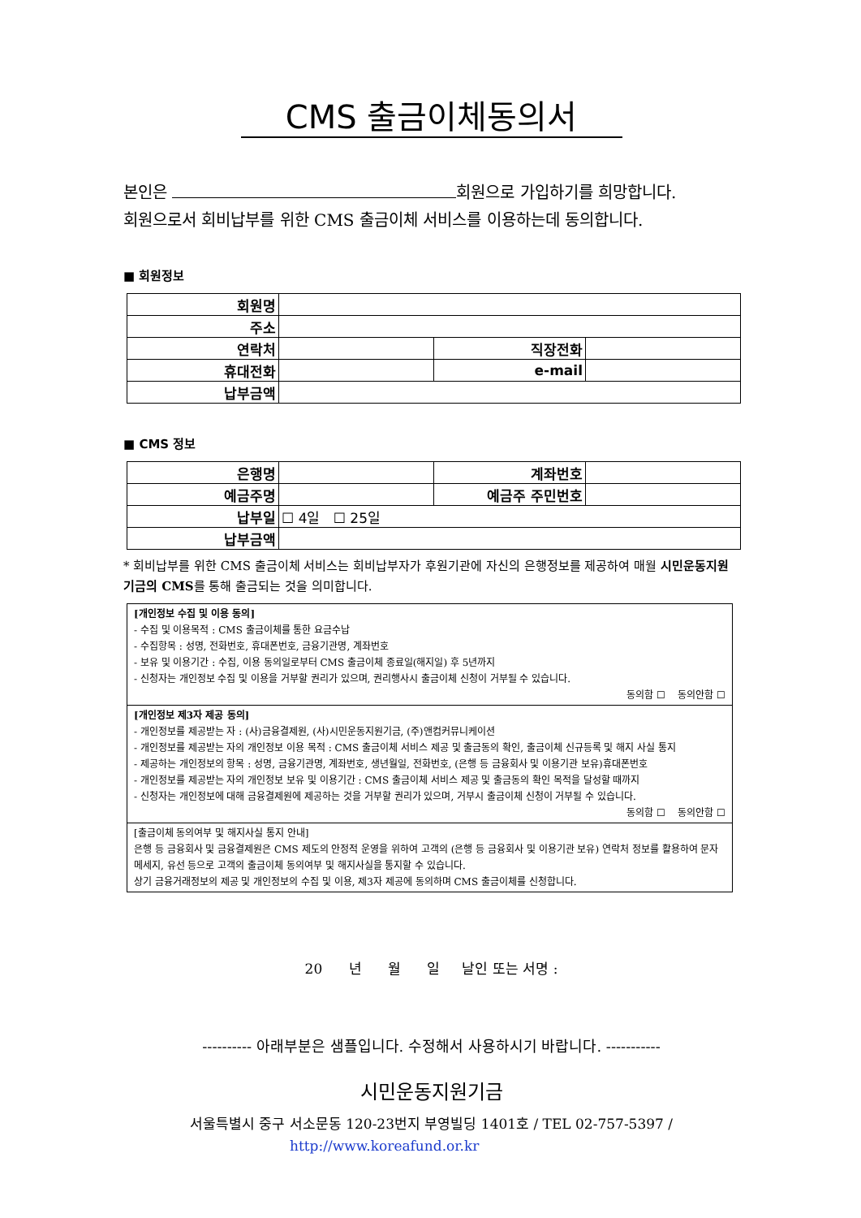CMS 출금이체동의서
본인은 회원으로 가입하기를 희망합니다.
회원으로서 회비납부를 위한 CMS 출금이체 서비스를 이용하는데 동의합니다.
■ 회원정보
| 회원명 | | | |
| 주소 | | | |
| 연락처 | | 직장전화 | |
| 휴대전화 | | e-mail | |
| 납부금액 | | | |
■ CMS 정보
| 은행명 | | 계좌번호 | |
| 예금주명 | | 예금주 주민번호 | |
| 납부일 | ☐ 4일 ☐ 25일 | | |
| 납부금액 | | | |
* 회비납부를 위한 CMS 출금이체 서비스는 회비납부자가 후원기관에 자신의 은행정보를 제공하여 매월 시민운동지원기금의 CMS를 통해 출금되는 것을 의미합니다.
[개인정보 수집 및 이용 동의]
- 수집 및 이용목적 : CMS 출금이체를 통한 요금수납
- 수집항목 : 성명, 전화번호, 휴대폰번호, 금융기관명, 계좌번호
- 보유 및 이용기간 : 수집, 이용 동의일로부터 CMS 출금이체 종료일(해지일) 후 5년까지
- 신청자는 개인정보 수집 및 이용을 거부할 권리가 있으며, 권리행사시 출금이체 신청이 거부될 수 있습니다.
동의함 ☐ 동의안함 ☐
[개인정보 제3자 제공 동의]
- 개인정보를 제공받는 자 : (사)금융결제원, (사)시민운동지원기금, (주)앤컴커뮤니케이션
- 개인정보를 제공받는 자의 개인정보 이용 목적 : CMS 출금이체 서비스 제공 및 출금동의 확인, 출금이체 신규등록 및 해지 사실 통지
- 제공하는 개인정보의 항목 : 성명, 금융기관명, 계좌번호, 생년월일, 전화번호, (은행 등 금융회사 및 이용기관 보유)휴대폰번호
- 개인정보를 제공받는 자의 개인정보 보유 및 이용기간 : CMS 출금이체 서비스 제공 및 출금동의 확인 목적을 달성할 때까지
- 신청자는 개인정보에 대해 금융결제원에 제공하는 것을 거부할 권리가 있으며, 거부시 출금이체 신청이 거부될 수 있습니다.
동의함 ☐ 동의안함 ☐
[출금이체 동의여부 및 해지사실 통지 안내]
은행 등 금융회사 및 금융결제원은 CMS 제도의 안정적 운영을 위하여 고객의 (은행 등 금융회사 및 이용기관 보유) 연락처 정보를 활용하여 문자메세지, 유선 등으로 고객의 출금이체 동의여부 및 해지사실을 통지할 수 있습니다.
상기 금융거래정보의 제공 및 개인정보의 수집 및 이용, 제3자 제공에 동의하며 CMS 출금이체를 신청합니다.
20 년 월 일 날인 또는 서명 :
---------- 아래부분은 샘플입니다. 수정해서 사용하시기 바랍니다. -----------
시민운동지원기금
서울특별시 중구 서소문동 120-23번지 부영빌딩 1401호 / TEL 02-757-5397 /
http://www.koreafund.or.kr